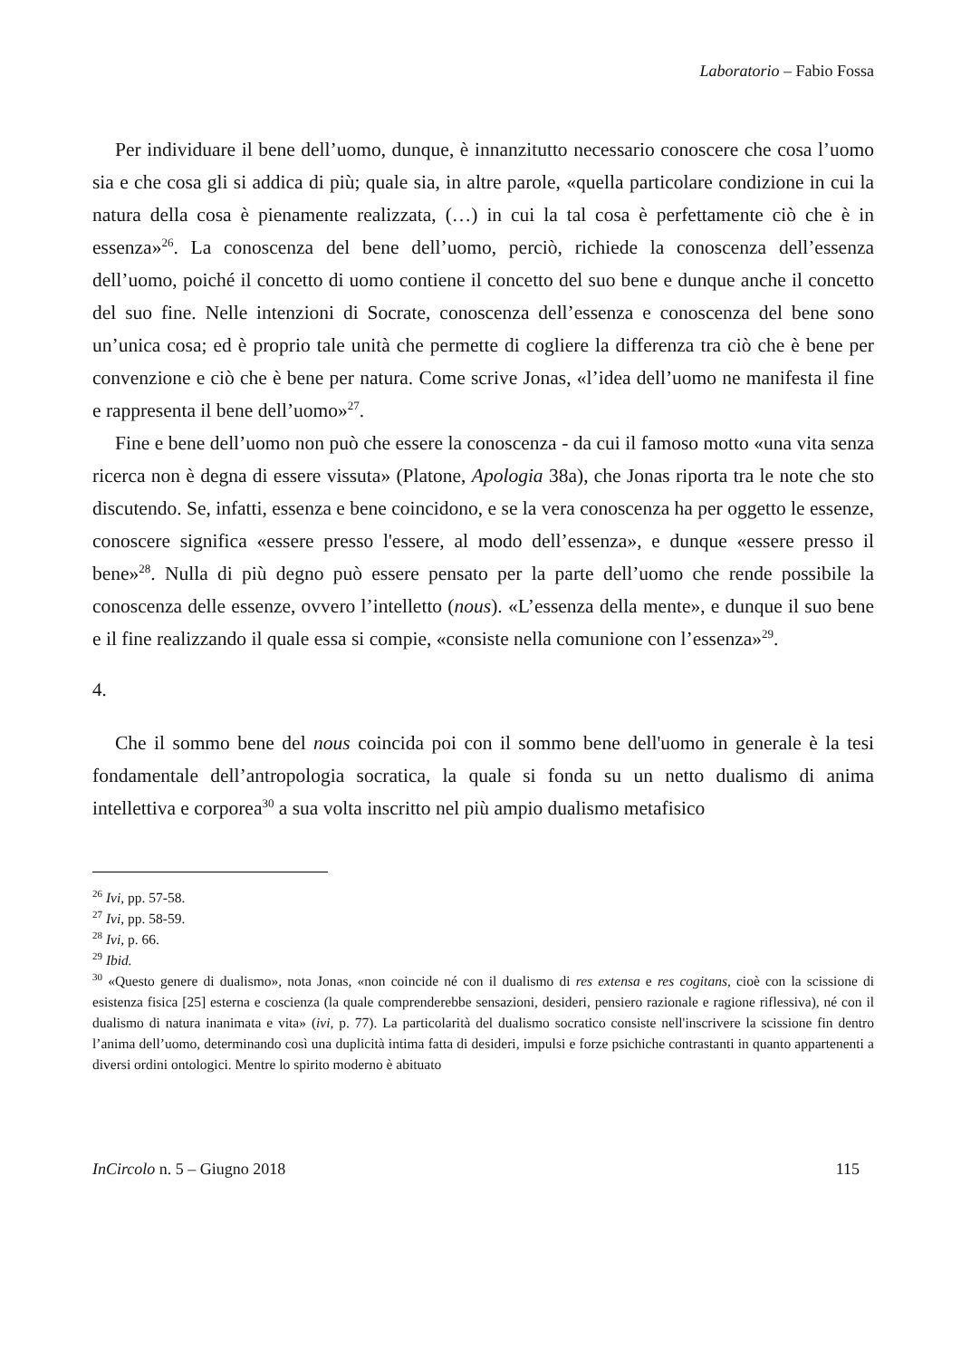Laboratorio – Fabio Fossa
Per individuare il bene dell’uomo, dunque, è innanzitutto necessario conoscere che cosa l’uomo sia e che cosa gli si addica di più; quale sia, in altre parole, «quella particolare condizione in cui la natura della cosa è pienamente realizzata, (…) in cui la tal cosa è perfettamente ciò che è in essenza»<sup>26</sup>. La conoscenza del bene dell’uomo, perciò, richiede la conoscenza dell’essenza dell’uomo, poiché il concetto di uomo contiene il concetto del suo bene e dunque anche il concetto del suo fine. Nelle intenzioni di Socrate, conoscenza dell’essenza e conoscenza del bene sono un’unica cosa; ed è proprio tale unità che permette di cogliere la differenza tra ciò che è bene per convenzione e ciò che è bene per natura. Come scrive Jonas, «l’idea dell’uomo ne manifesta il fine e rappresenta il bene dell’uomo»<sup>27</sup>.
Fine e bene dell’uomo non può che essere la conoscenza - da cui il famoso motto «una vita senza ricerca non è degna di essere vissuta» (Platone, Apologia 38a), che Jonas riporta tra le note che sto discutendo. Se, infatti, essenza e bene coincidono, e se la vera conoscenza ha per oggetto le essenze, conoscere significa «essere presso l'essere, al modo dell’essenza», e dunque «essere presso il bene»<sup>28</sup>. Nulla di più degno può essere pensato per la parte dell’uomo che rende possibile la conoscenza delle essenze, ovvero l’intelletto (nous). «L’essenza della mente», e dunque il suo bene e il fine realizzando il quale essa si compie, «consiste nella comunione con l’essenza»<sup>29</sup>.
4.
Che il sommo bene del nous coincida poi con il sommo bene dell'uomo in generale è la tesi fondamentale dell’antropologia socratica, la quale si fonda su un netto dualismo di anima intellettiva e corporea<sup>30</sup> a sua volta inscritto nel più ampio dualismo metafisico
<sup>26</sup> Ivi, pp. 57-58.
<sup>27</sup> Ivi, pp. 58-59.
<sup>28</sup> Ivi, p. 66.
<sup>29</sup> Ibid.
<sup>30</sup> «Questo genere di dualismo», nota Jonas, «non coincide né con il dualismo di res extensa e res cogitans, cioè con la scissione di esistenza fisica [25] esterna e coscienza (la quale comprenderebbe sensazioni, desideri, pensiero razionale e ragione riflessiva), né con il dualismo di natura inanimata e vita» (ivi, p. 77). La particolarità del dualismo socratico consiste nell'inscrivere la scissione fin dentro l’anima dell’uomo, determinando così una duplicità intima fatta di desideri, impulsi e forze psichiche contrastanti in quanto appartenenti a diversi ordini ontologici. Mentre lo spirito moderno è abituato
InCircolo n. 5 – Giugno 2018 115